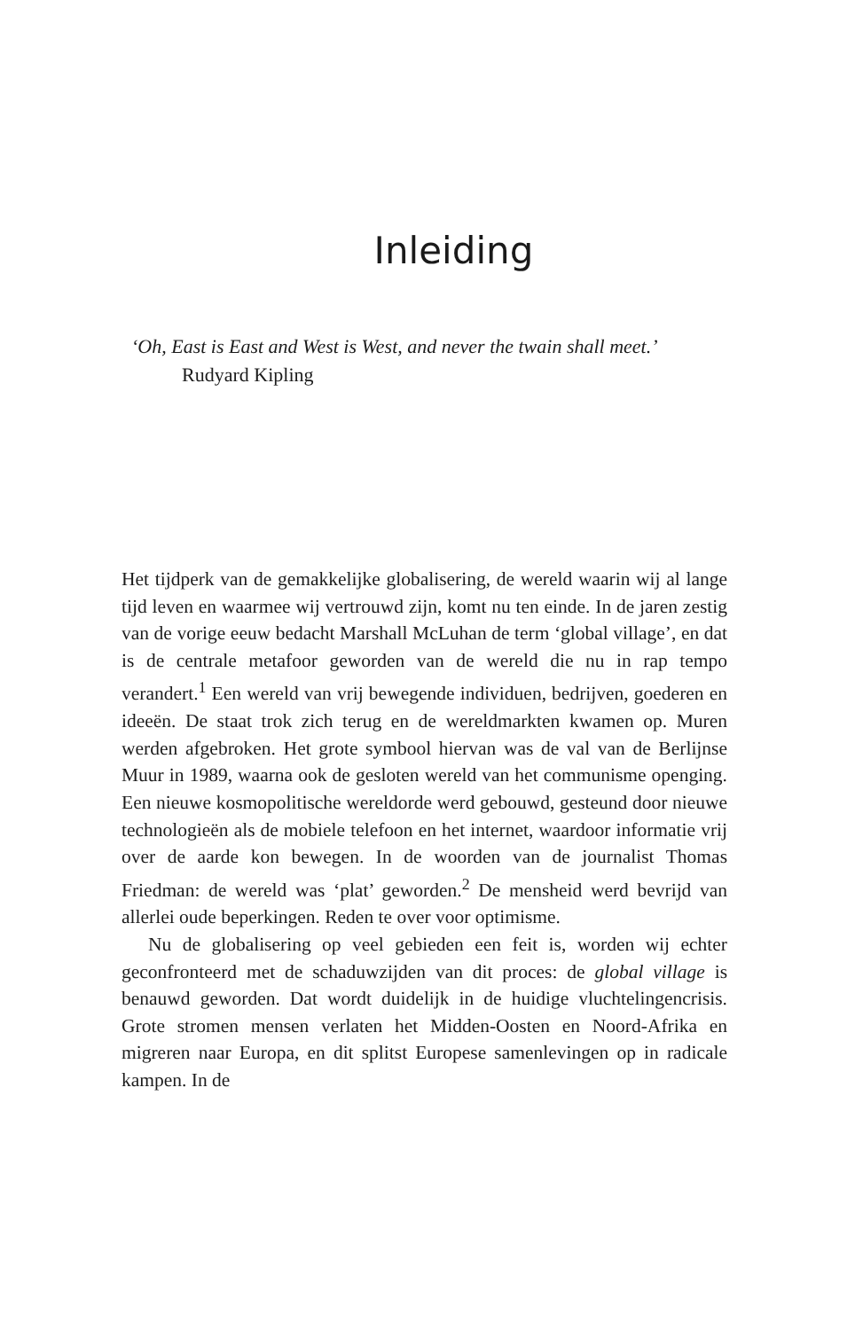Inleiding
‘Oh, East is East and West is West, and never the twain shall meet.’
Rudyard Kipling
Het tijdperk van de gemakkelijke globalisering, de wereld waarin wij al lange tijd leven en waarmee wij vertrouwd zijn, komt nu ten einde. In de jaren zestig van de vorige eeuw bedacht Marshall McLuhan de term ‘global village’, en dat is de centrale metafoor geworden van de wereld die nu in rap tempo verandert.<sup>1</sup> Een wereld van vrij bewegende individuen, bedrijven, goederen en ideeën. De staat trok zich terug en de wereldmarkten kwamen op. Muren werden afgebroken. Het grote symbool hiervan was de val van de Berlijnse Muur in 1989, waarna ook de gesloten wereld van het communisme openging. Een nieuwe kosmopolitische wereldorde werd gebouwd, gesteund door nieuwe technologieën als de mobiele telefoon en het internet, waardoor informatie vrij over de aarde kon bewegen. In de woorden van de journalist Thomas Friedman: de wereld was ‘plat’ geworden.<sup>2</sup> De mensheid werd bevrijd van allerlei oude beperkingen. Reden te over voor optimisme.
Nu de globalisering op veel gebieden een feit is, worden wij echter geconfronteerd met de schaduwzijden van dit proces: de global village is benauwd geworden. Dat wordt duidelijk in de huidige vluchtelingencrisis. Grote stromen mensen verlaten het Midden-Oosten en Noord-Afrika en migreren naar Europa, en dit splitst Europese samenlevingen op in radicale kampen. In de